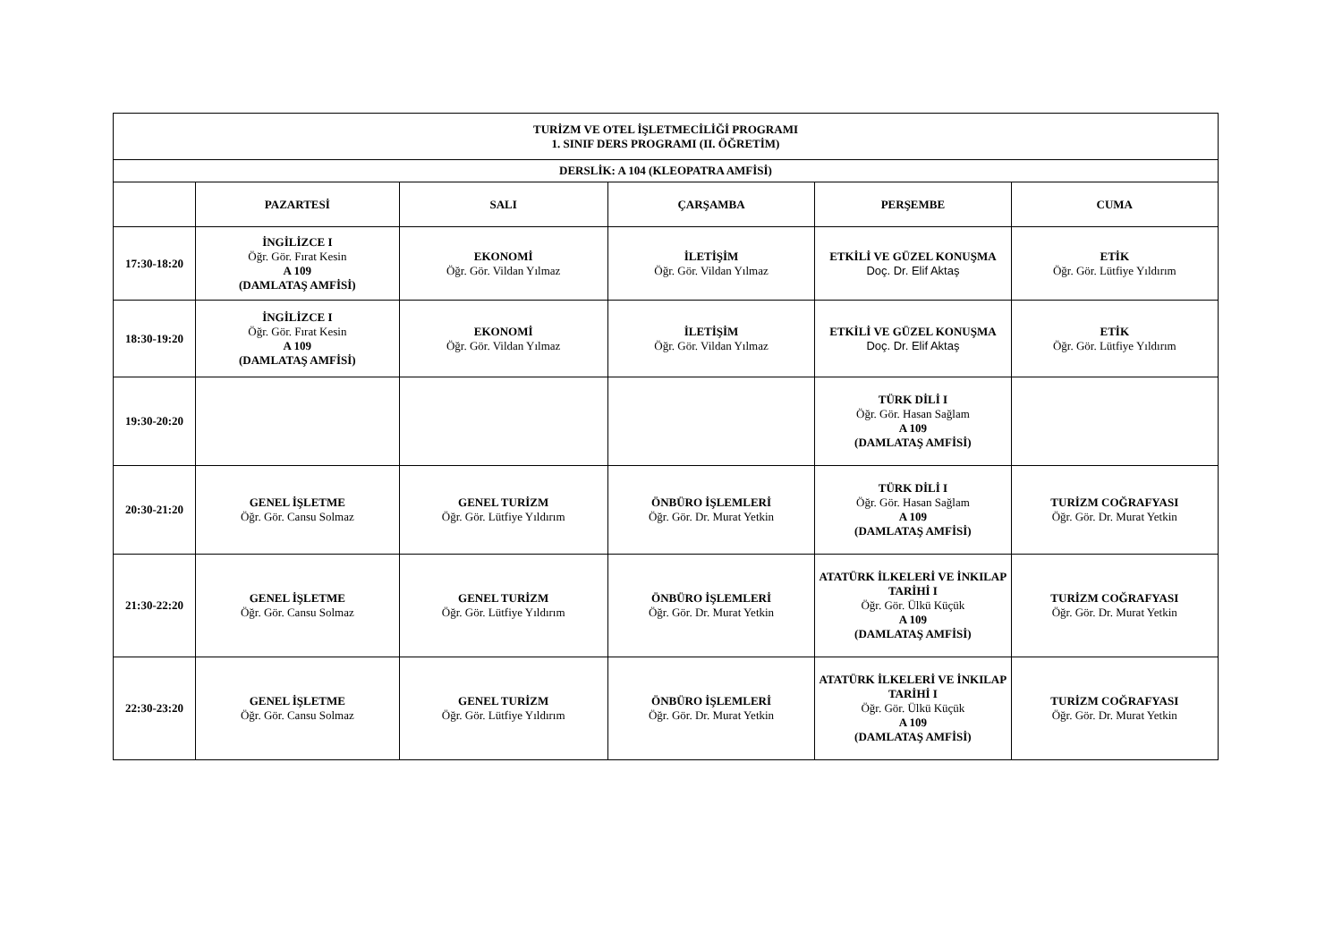| TURİZM VE OTEL İŞLETMECİLİĞİ PROGRAMI 1. SINIF DERS PROGRAMI (II. ÖĞRETİM) | | | | | |
| --- | --- | --- | --- | --- | --- |
| DERSLİK: A 104 (KLEOPATRA AMFİSİ) | | | | | |
| | PAZARTESİ | SALI | ÇARŞAMBA | PERŞEMBE | CUMA |
| 17:30-18:20 | İNGİLİZCE I Öğr. Gör. Fırat Kesin A 109 (DAMLATAŞ AMFİSİ) | EKONOMİ Öğr. Gör. Vildan Yılmaz | İLETİŞİM Öğr. Gör. Vildan Yılmaz | ETKİLİ VE GÜZEL KONUŞMA Doç. Dr. Elif Aktaş | ETİK Öğr. Gör. Lütfiye Yıldırım |
| 18:30-19:20 | İNGİLİZCE I Öğr. Gör. Fırat Kesin A 109 (DAMLATAŞ AMFİSİ) | EKONOMİ Öğr. Gör. Vildan Yılmaz | İLETİŞİM Öğr. Gör. Vildan Yılmaz | ETKİLİ VE GÜZEL KONUŞMA Doç. Dr. Elif Aktaş | ETİK Öğr. Gör. Lütfiye Yıldırım |
| 19:30-20:20 | | | | TÜRK DİLİ I Öğr. Gör. Hasan Sağlam A 109 (DAMLATAŞ AMFİSİ) | |
| 20:30-21:20 | GENEL İŞLETME Öğr. Gör. Cansu Solmaz | GENEL TURİZM Öğr. Gör. Lütfiye Yıldırım | ÖNBÜRO İŞLEMLERİ Öğr. Gör. Dr. Murat Yetkin | TÜRK DİLİ I Öğr. Gör. Hasan Sağlam A 109 (DAMLATAŞ AMFİSİ) | TURİZM COĞRAFYASI Öğr. Gör. Dr. Murat Yetkin |
| 21:30-22:20 | GENEL İŞLETME Öğr. Gör. Cansu Solmaz | GENEL TURİZM Öğr. Gör. Lütfiye Yıldırım | ÖNBÜRO İŞLEMLERİ Öğr. Gör. Dr. Murat Yetkin | ATATÜRK İLKELERİ VE İNKILAP TARİHİ I Öğr. Gör. Ülkü Küçük A 109 (DAMLATAŞ AMFİSİ) | TURİZM COĞRAFYASI Öğr. Gör. Dr. Murat Yetkin |
| 22:30-23:20 | GENEL İŞLETME Öğr. Gör. Cansu Solmaz | GENEL TURİZM Öğr. Gör. Lütfiye Yıldırım | ÖNBÜRO İŞLEMLERİ Öğr. Gör. Dr. Murat Yetkin | ATATÜRK İLKELERİ VE İNKILAP TARİHİ I Öğr. Gör. Ülkü Küçük A 109 (DAMLATAŞ AMFİSİ) | TURİZM COĞRAFYASI Öğr. Gör. Dr. Murat Yetkin |